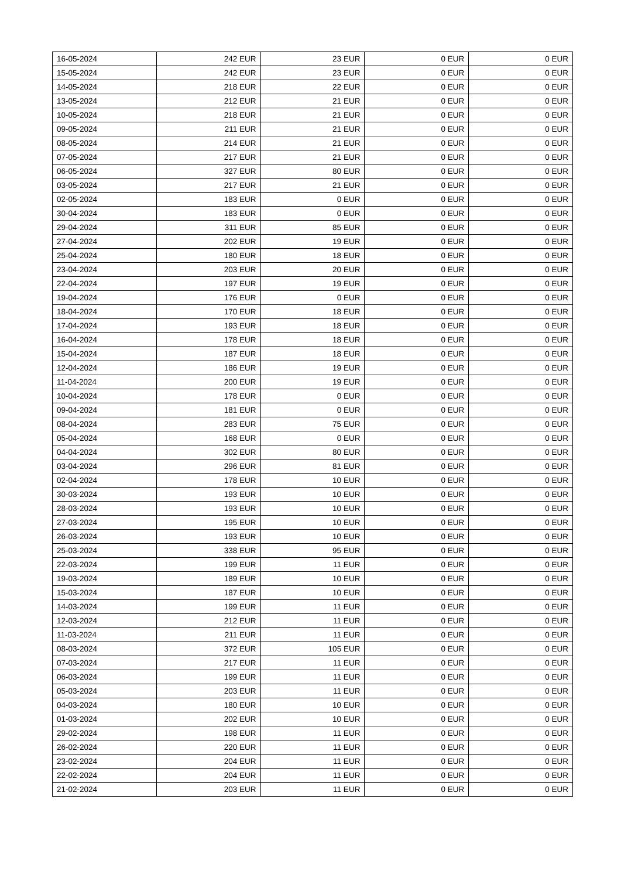| 16-05-2024 | 242 EUR | 23 EUR | 0 EUR | 0 EUR |
| 15-05-2024 | 242 EUR | 23 EUR | 0 EUR | 0 EUR |
| 14-05-2024 | 218 EUR | 22 EUR | 0 EUR | 0 EUR |
| 13-05-2024 | 212 EUR | 21 EUR | 0 EUR | 0 EUR |
| 10-05-2024 | 218 EUR | 21 EUR | 0 EUR | 0 EUR |
| 09-05-2024 | 211 EUR | 21 EUR | 0 EUR | 0 EUR |
| 08-05-2024 | 214 EUR | 21 EUR | 0 EUR | 0 EUR |
| 07-05-2024 | 217 EUR | 21 EUR | 0 EUR | 0 EUR |
| 06-05-2024 | 327 EUR | 80 EUR | 0 EUR | 0 EUR |
| 03-05-2024 | 217 EUR | 21 EUR | 0 EUR | 0 EUR |
| 02-05-2024 | 183 EUR | 0 EUR | 0 EUR | 0 EUR |
| 30-04-2024 | 183 EUR | 0 EUR | 0 EUR | 0 EUR |
| 29-04-2024 | 311 EUR | 85 EUR | 0 EUR | 0 EUR |
| 27-04-2024 | 202 EUR | 19 EUR | 0 EUR | 0 EUR |
| 25-04-2024 | 180 EUR | 18 EUR | 0 EUR | 0 EUR |
| 23-04-2024 | 203 EUR | 20 EUR | 0 EUR | 0 EUR |
| 22-04-2024 | 197 EUR | 19 EUR | 0 EUR | 0 EUR |
| 19-04-2024 | 176 EUR | 0 EUR | 0 EUR | 0 EUR |
| 18-04-2024 | 170 EUR | 18 EUR | 0 EUR | 0 EUR |
| 17-04-2024 | 193 EUR | 18 EUR | 0 EUR | 0 EUR |
| 16-04-2024 | 178 EUR | 18 EUR | 0 EUR | 0 EUR |
| 15-04-2024 | 187 EUR | 18 EUR | 0 EUR | 0 EUR |
| 12-04-2024 | 186 EUR | 19 EUR | 0 EUR | 0 EUR |
| 11-04-2024 | 200 EUR | 19 EUR | 0 EUR | 0 EUR |
| 10-04-2024 | 178 EUR | 0 EUR | 0 EUR | 0 EUR |
| 09-04-2024 | 181 EUR | 0 EUR | 0 EUR | 0 EUR |
| 08-04-2024 | 283 EUR | 75 EUR | 0 EUR | 0 EUR |
| 05-04-2024 | 168 EUR | 0 EUR | 0 EUR | 0 EUR |
| 04-04-2024 | 302 EUR | 80 EUR | 0 EUR | 0 EUR |
| 03-04-2024 | 296 EUR | 81 EUR | 0 EUR | 0 EUR |
| 02-04-2024 | 178 EUR | 10 EUR | 0 EUR | 0 EUR |
| 30-03-2024 | 193 EUR | 10 EUR | 0 EUR | 0 EUR |
| 28-03-2024 | 193 EUR | 10 EUR | 0 EUR | 0 EUR |
| 27-03-2024 | 195 EUR | 10 EUR | 0 EUR | 0 EUR |
| 26-03-2024 | 193 EUR | 10 EUR | 0 EUR | 0 EUR |
| 25-03-2024 | 338 EUR | 95 EUR | 0 EUR | 0 EUR |
| 22-03-2024 | 199 EUR | 11 EUR | 0 EUR | 0 EUR |
| 19-03-2024 | 189 EUR | 10 EUR | 0 EUR | 0 EUR |
| 15-03-2024 | 187 EUR | 10 EUR | 0 EUR | 0 EUR |
| 14-03-2024 | 199 EUR | 11 EUR | 0 EUR | 0 EUR |
| 12-03-2024 | 212 EUR | 11 EUR | 0 EUR | 0 EUR |
| 11-03-2024 | 211 EUR | 11 EUR | 0 EUR | 0 EUR |
| 08-03-2024 | 372 EUR | 105 EUR | 0 EUR | 0 EUR |
| 07-03-2024 | 217 EUR | 11 EUR | 0 EUR | 0 EUR |
| 06-03-2024 | 199 EUR | 11 EUR | 0 EUR | 0 EUR |
| 05-03-2024 | 203 EUR | 11 EUR | 0 EUR | 0 EUR |
| 04-03-2024 | 180 EUR | 10 EUR | 0 EUR | 0 EUR |
| 01-03-2024 | 202 EUR | 10 EUR | 0 EUR | 0 EUR |
| 29-02-2024 | 198 EUR | 11 EUR | 0 EUR | 0 EUR |
| 26-02-2024 | 220 EUR | 11 EUR | 0 EUR | 0 EUR |
| 23-02-2024 | 204 EUR | 11 EUR | 0 EUR | 0 EUR |
| 22-02-2024 | 204 EUR | 11 EUR | 0 EUR | 0 EUR |
| 21-02-2024 | 203 EUR | 11 EUR | 0 EUR | 0 EUR |